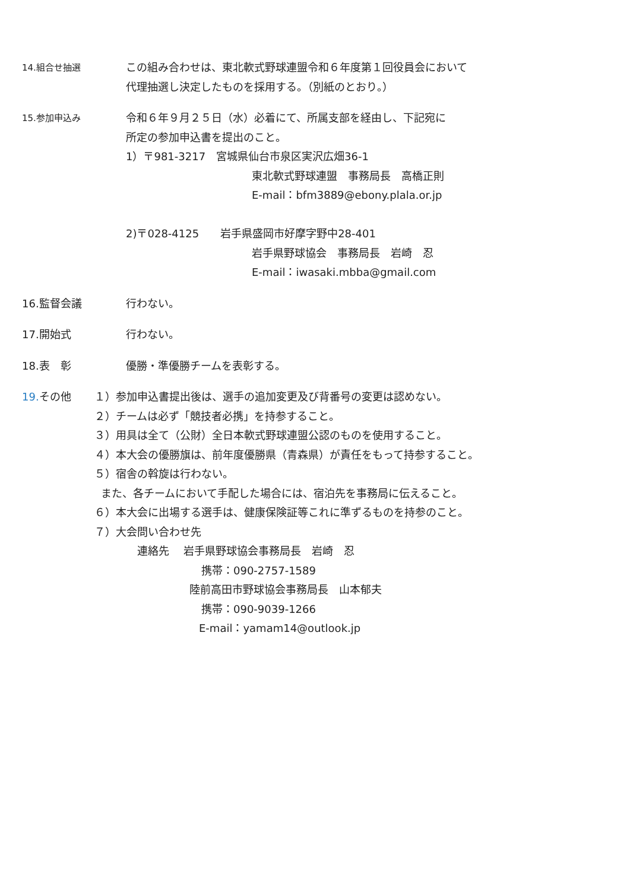14.組合せ抽選
この組み合わせは、東北軟式野球連盟令和６年度第１回役員会において
代理抽選し決定したものを採用する。（別紙のとおり。）
15.参加申込み
令和６年９月２５日（水）必着にて、所属支部を経由し、下記宛に
所定の参加申込書を提出のこと。
1）〒981-3217　宮城県仙台市泉区実沢広畑36-1
東北軟式野球連盟　事務局長　高橋正則
E-mail：bfm3889@ebony.plala.or.jp
2)〒028-4125　　岩手県盛岡市好摩字野中28-401
岩手県野球協会　事務局長　岩崎　忍
E-mail：iwasaki.mbba@gmail.com
16.監督会議
行わない。
17.開始式
行わない。
18.表　彰
優勝・準優勝チームを表彰する。
19. その他
１）参加申込書提出後は、選手の追加変更及び背番号の変更は認めない。
２）チームは必ず「競技者必携」を持参すること。
３）用具は全て（公財）全日本軟式野球連盟公認のものを使用すること。
４）本大会の優勝旗は、前年度優勝県（青森県）が責任をもって持参すること。
５）宿舎の斡旋は行わない。
また、各チームにおいて手配した場合には、宿泊先を事務局に伝えること。
６）本大会に出場する選手は、健康保険証等これに準ずるものを持参のこと。
７）大会問い合わせ先
連絡先　 岩手県野球協会事務局長　岩崎　忍
携帯：090-2757-1589
陸前高田市野球協会事務局長　山本郁夫
携帯：090-9039-1266
E-mail：yamam14@outlook.jp